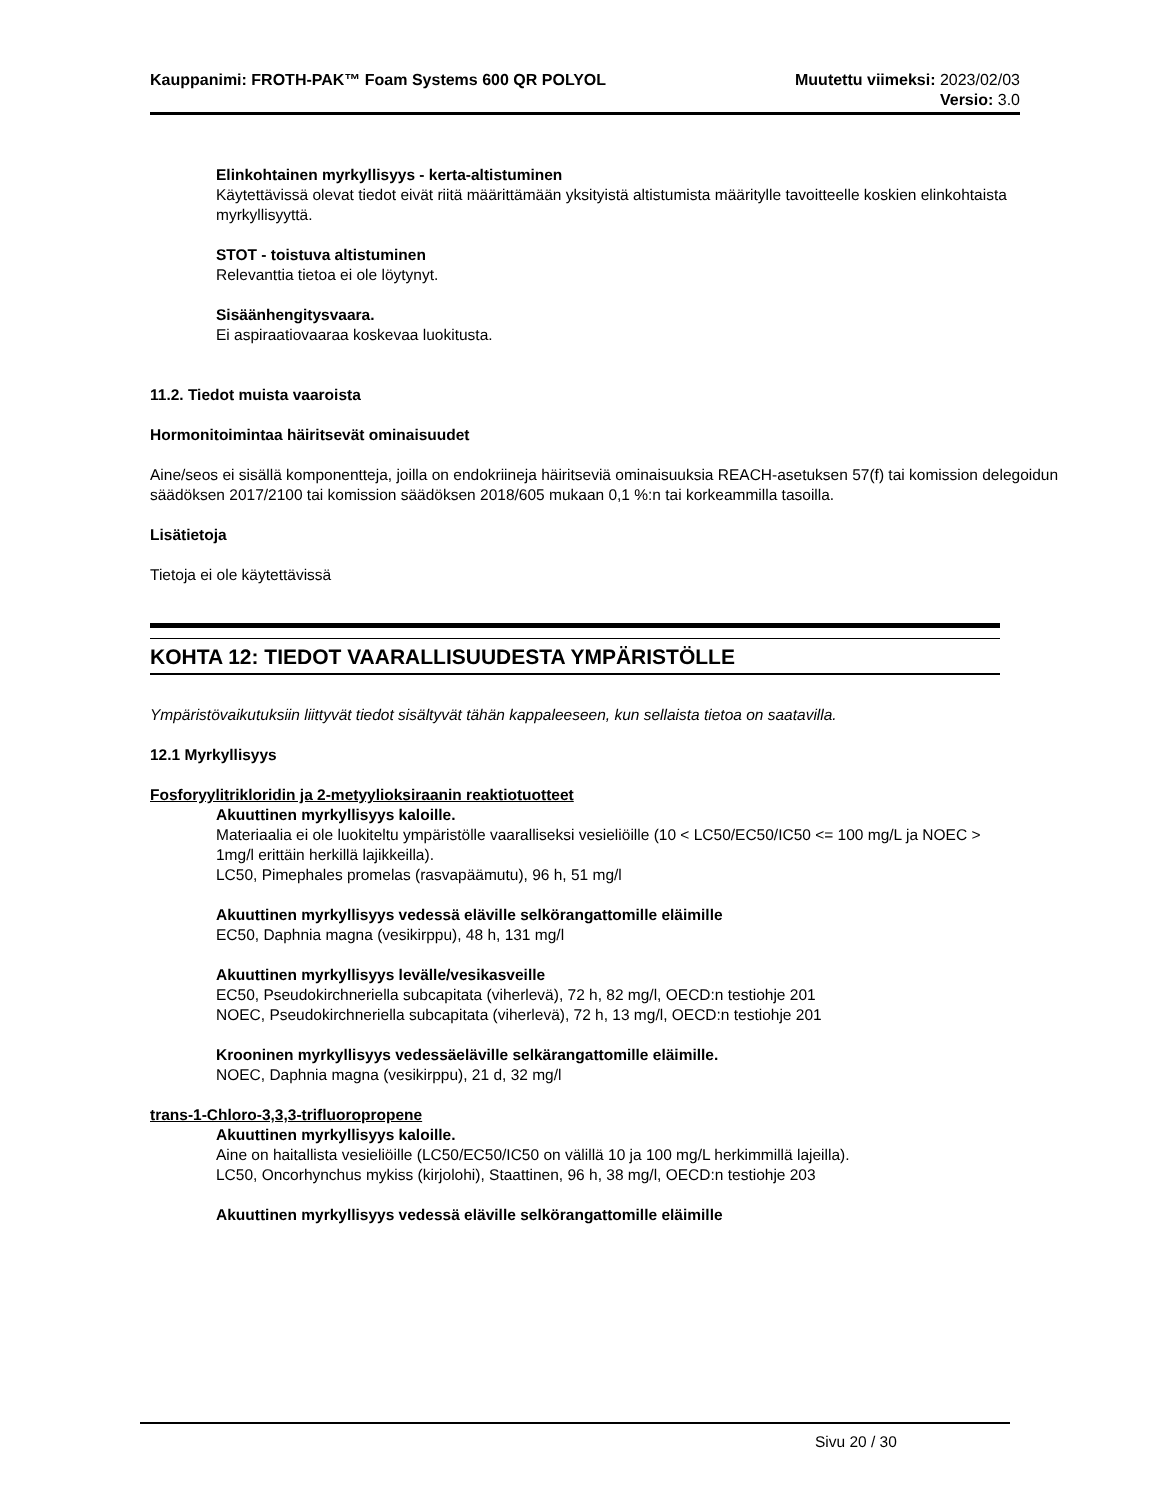Kauppanimi: FROTH-PAK™ Foam Systems 600 QR POLYOL Muutettu viimeksi: 2023/02/03
Versio: 3.0
Elinkohtainen myrkyllisyys - kerta-altistuminen
Käytettävissä olevat tiedot eivät riitä määrittämään yksityistä altistumista määritylle tavoitteelle koskien elinkohtaista myrkyllisyyttä.
STOT - toistuva altistuminen
Relevanttia tietoa ei ole löytynyt.
Sisäänhengitysvaara.
Ei aspiraatiovaaraa koskevaa luokitusta.
11.2. Tiedot muista vaaroista
Hormonitoimintaa häiritsevät ominaisuudet
Aine/seos ei sisällä komponentteja, joilla on endokriineja häiritseviä ominaisuuksia REACH-asetuksen 57(f) tai komission delegoidun säädöksen 2017/2100 tai komission säädöksen 2018/605 mukaan 0,1 %:n tai korkeammilla tasoilla.
Lisätietoja
Tietoja ei ole käytettävissä
KOHTA 12: TIEDOT VAARALLISUUDESTA YMPÄRISTÖLLE
Ympäristövaikutuksiin liittyvät tiedot sisältyvät tähän kappaleeseen, kun sellaista tietoa on saatavilla.
12.1 Myrkyllisyys
Fosforyylitrikloridin ja 2-metyylioksiraanin reaktiotuotteet
Akuuttinen myrkyllisyys kaloille.
Materiaalia ei ole luokiteltu ympäristölle vaaralliseksi vesieliöille (10 < LC50/EC50/IC50 <= 100 mg/L ja NOEC > 1mg/l erittäin herkillä lajikkeilla).
LC50, Pimephales promelas (rasvapäämutu), 96 h, 51 mg/l
Akuuttinen myrkyllisyys vedessä eläville selkörangattomille eläimille
EC50, Daphnia magna (vesikirppu), 48 h, 131 mg/l
Akuuttinen myrkyllisyys levälle/vesikasveille
EC50, Pseudokirchneriella subcapitata (viherlevä), 72 h, 82 mg/l, OECD:n testiohje 201
NOEC, Pseudokirchneriella subcapitata (viherlevä), 72 h, 13 mg/l, OECD:n testiohje 201
Krooninen myrkyllisyys vedessäeläville selkärangattomille eläimille.
NOEC, Daphnia magna (vesikirppu), 21 d, 32 mg/l
trans-1-Chloro-3,3,3-trifluoropropene
Akuuttinen myrkyllisyys kaloille.
Aine on haitallista vesieliöille (LC50/EC50/IC50 on välillä 10 ja 100 mg/L herkimmillä lajeilla).
LC50, Oncorhynchus mykiss (kirjolohi), Staattinen, 96 h, 38 mg/l, OECD:n testiohje 203
Akuuttinen myrkyllisyys vedessä eläville selkörangattomille eläimille
Sivu 20 / 30